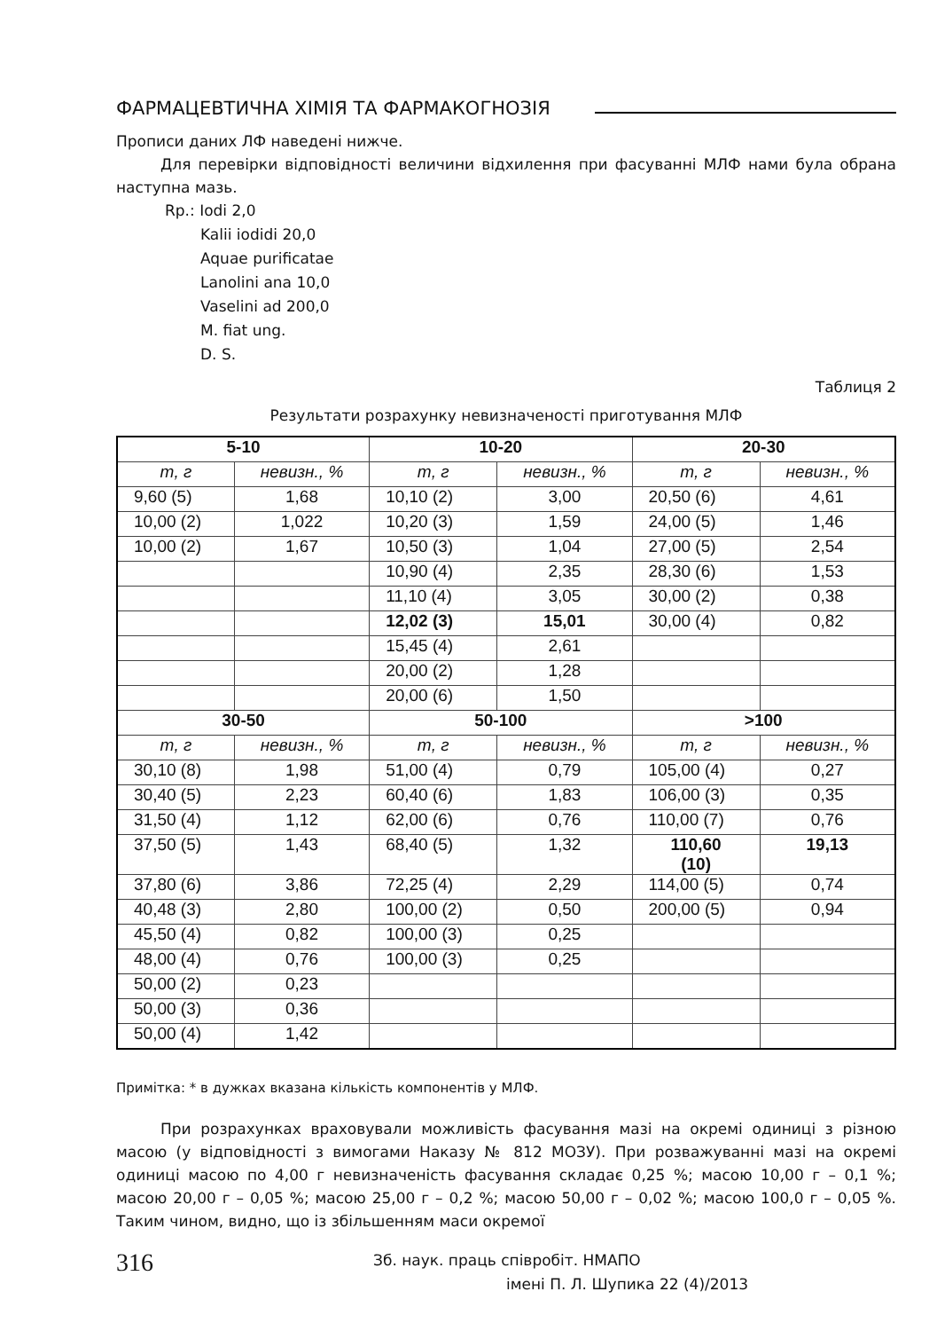ФАРМАЦЕВТИЧНА ХІМІЯ ТА ФАРМАКОГНОЗІЯ
Прописи даних ЛФ наведені нижче.
Для перевірки відповідності величини відхилення при фасуванні МЛФ нами була обрана наступна мазь.
Rp.: Iodi 2,0
Kalii iodidi 20,0
Aquae purificatae
Lanolini ana 10,0
Vaselini ad 200,0
M. fiat ung.
D. S.
Таблиця 2
Результати розрахунку невизначеності приготування МЛФ
| 5-10 | | 10-20 | | 20-30 | |
| --- | --- | --- | --- | --- | --- |
| m, г | невизн., % | m, г | невизн., % | m, г | невизн., % |
| 9,60 (5) | 1,68 | 10,10 (2) | 3,00 | 20,50 (6) | 4,61 |
| 10,00 (2) | 1,022 | 10,20 (3) | 1,59 | 24,00 (5) | 1,46 |
| 10,00 (2) | 1,67 | 10,50 (3) | 1,04 | 27,00 (5) | 2,54 |
| | | 10,90 (4) | 2,35 | 28,30 (6) | 1,53 |
| | | 11,10 (4) | 3,05 | 30,00 (2) | 0,38 |
| | | 12,02 (3) | 15,01 | 30,00 (4) | 0,82 |
| | | 15,45 (4) | 2,61 | | |
| | | 20,00 (2) | 1,28 | | |
| | | 20,00 (6) | 1,50 | | |
| 30-50 | | 50-100 | | >100 | |
| m, г | невизн., % | m, г | невизн., % | m, г | невизн., % |
| 30,10 (8) | 1,98 | 51,00 (4) | 0,79 | 105,00 (4) | 0,27 |
| 30,40 (5) | 2,23 | 60,40 (6) | 1,83 | 106,00 (3) | 0,35 |
| 31,50 (4) | 1,12 | 62,00 (6) | 0,76 | 110,00 (7) | 0,76 |
| 37,50 (5) | 1,43 | 68,40 (5) | 1,32 | 110,60 (10) | 19,13 |
| 37,80 (6) | 3,86 | 72,25 (4) | 2,29 | 114,00 (5) | 0,74 |
| 40,48 (3) | 2,80 | 100,00 (2) | 0,50 | 200,00 (5) | 0,94 |
| 45,50 (4) | 0,82 | 100,00 (3) | 0,25 | | |
| 48,00 (4) | 0,76 | 100,00 (3) | 0,25 | | |
| 50,00 (2) | 0,23 | | | | |
| 50,00 (3) | 0,36 | | | | |
| 50,00 (4) | 1,42 | | | | |
Примітка: * в дужках вказана кількість компонентів у МЛФ.
При розрахунках враховували можливість фасування мазі на окремі одиниці з різною масою (у відповідності з вимогами Наказу № 812 МОЗУ). При розважуванні мазі на окремі одиниці масою по 4,00 г невизначеність фасування складає 0,25 %; масою 10,00 г – 0,1 %; масою 20,00 г – 0,05 %; масою 25,00 г – 0,2 %; масою 50,00 г – 0,02 %; масою 100,0 г – 0,05 %. Таким чином, видно, що із збільшенням маси окремої
316
Зб. наук. праць співробіт. НМАПО
імені П. Л. Шупика 22 (4)/2013